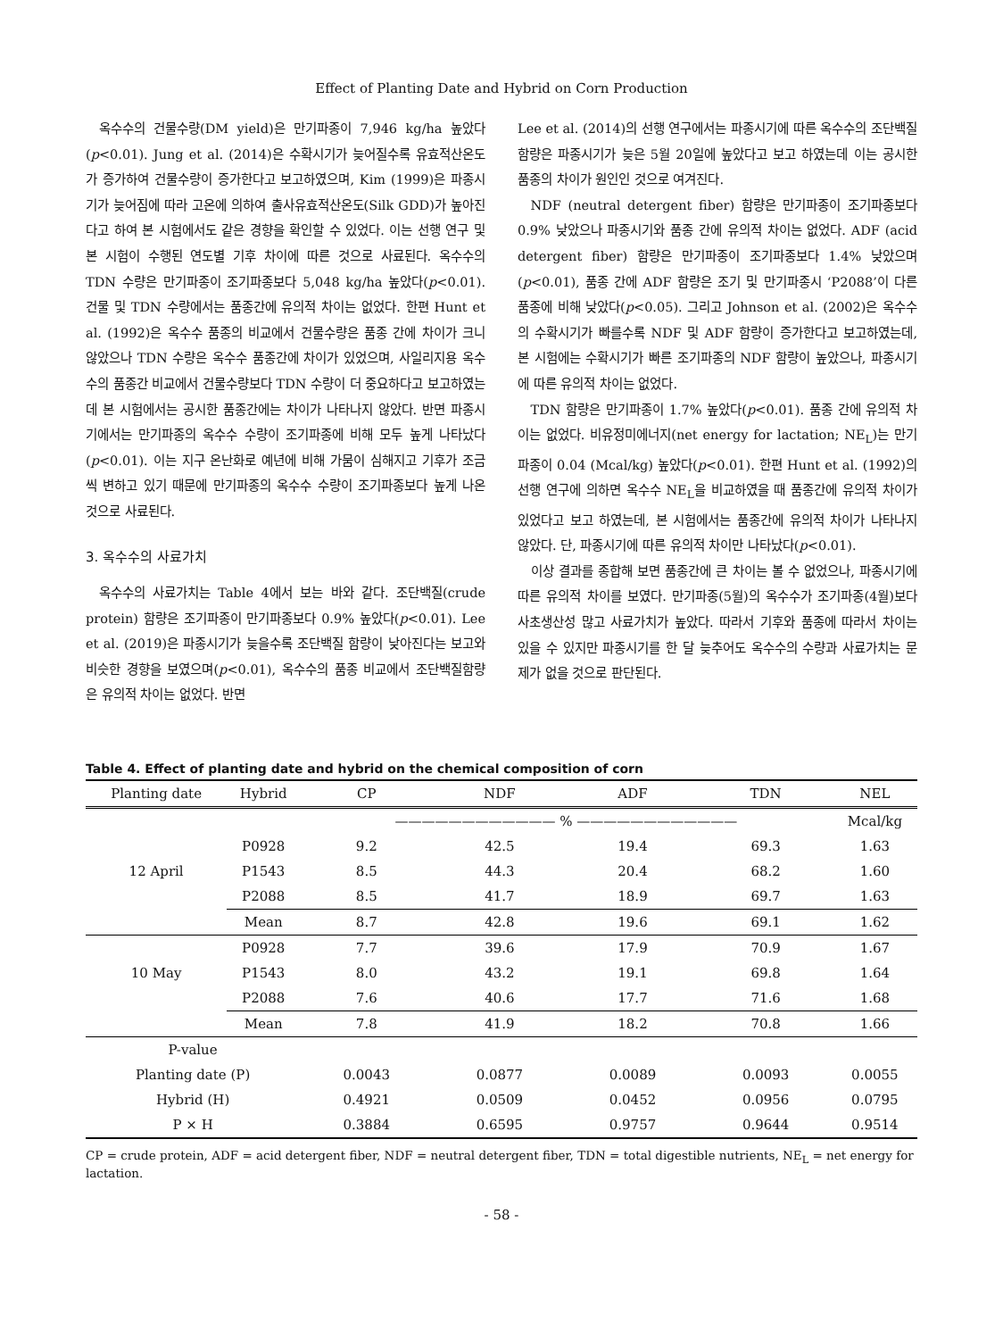Effect of Planting Date and Hybrid on Corn Production
옥수수의 건물수량(DM yield)은 만기파종이 7,946 kg/ha 높았다(p<0.01). Jung et al. (2014)은 수확시기가 늦어질수록 유효적산온도가 증가하여 건물수량이 증가한다고 보고하였으며, Kim (1999)은 파종시기가 늦어짐에 따라 고온에 의하여 출사유효적산온도(Silk GDD)가 높아진다고 하여 본 시험에서도 같은 경향을 확인할 수 있었다. 이는 선행 연구 및 본 시험이 수행된 연도별 기후 차이에 따른 것으로 사료된다. 옥수수의 TDN 수량은 만기파종이 조기파종보다 5,048 kg/ha 높았다(p<0.01). 건물 및 TDN 수량에서는 품종간에 유의적 차이는 없었다. 한편 Hunt et al. (1992)은 옥수수 품종의 비교에서 건물수량은 품종 간에 차이가 크니 않았으나 TDN 수량은 옥수수 품종간에 차이가 있었으며, 사일리지용 옥수수의 품종간 비교에서 건물수량보다 TDN 수량이 더 중요하다고 보고하였는데 본 시험에서는 공시한 품종간에는 차이가 나타나지 않았다. 반면 파종시기에서는 만기파종의 옥수수 수량이 조기파종에 비해 모두 높게 나타났다(p<0.01). 이는 지구 온난화로 예년에 비해 가뭄이 심해지고 기후가 조금씩 변하고 있기 때문에 만기파종의 옥수수 수량이 조기파종보다 높게 나온 것으로 사료된다.
3. 옥수수의 사료가치
옥수수의 사료가치는 Table 4에서 보는 바와 같다. 조단백질(crude protein) 함량은 조기파종이 만기파종보다 0.9% 높았다(p<0.01). Lee et al. (2019)은 파종시기가 늦을수록 조단백질 함량이 낮아진다는 보고와 비슷한 경향을 보였으며(p<0.01), 옥수수의 품종 비교에서 조단백질함량은 유의적 차이는 없었다. 반면
Lee et al. (2014)의 선행 연구에서는 파종시기에 따른 옥수수의 조단백질 함량은 파종시기가 늦은 5월 20일에 높았다고 보고 하였는데 이는 공시한 품종의 차이가 원인인 것으로 여겨진다.
NDF (neutral detergent fiber) 함량은 만기파종이 조기파종보다 0.9% 낮았으나 파종시기와 품종 간에 유의적 차이는 없었다. ADF (acid detergent fiber) 함량은 만기파종이 조기파종보다 1.4% 낮았으며(p<0.01), 품종 간에 ADF 함량은 조기 및 만기파종시 ‘P2088’이 다른 품종에 비해 낮았다(p<0.05). 그리고 Johnson et al. (2002)은 옥수수의 수확시기가 빠를수록 NDF 및 ADF 함량이 증가한다고 보고하였는데, 본 시험에는 수확시기가 빠른 조기파종의 NDF 함량이 높았으나, 파종시기에 따른 유의적 차이는 없었다.
TDN 함량은 만기파종이 1.7% 높았다(p<0.01). 품종 간에 유의적 차이는 없었다. 비유정미에너지(net energy for lactation; NE<sub>L</sub>)는 만기파종이 0.04 (Mcal/kg) 높았다(p<0.01). 한편 Hunt et al. (1992)의 선행 연구에 의하면 옥수수 NE<sub>L</sub>을 비교하였을 때 품종간에 유의적 차이가 있었다고 보고 하였는데, 본 시험에서는 품종간에 유의적 차이가 나타나지 않았다. 단, 파종시기에 따른 유의적 차이만 나타났다(p<0.01).
이상 결과를 종합해 보면 품종간에 큰 차이는 볼 수 없었으나, 파종시기에 따른 유의적 차이를 보였다. 만기파종(5월)의 옥수수가 조기파종(4월)보다 사초생산성 많고 사료가치가 높았다. 따라서 기후와 품종에 따라서 차이는 있을 수 있지만 파종시기를 한 달 늦추어도 옥수수의 수량과 사료가치는 문제가 없을 것으로 판단된다.
Table 4. Effect of planting date and hybrid on the chemical composition of corn
| Planting date | Hybrid | CP | NDF | ADF | TDN | NEL |
| --- | --- | --- | --- | --- | --- | --- |
| | | ———————————— % ———————————— | | | | Mcal/kg |
| 12 April | P0928 | 9.2 | 42.5 | 19.4 | 69.3 | 1.63 |
| | P1543 | 8.5 | 44.3 | 20.4 | 68.2 | 1.60 |
| | P2088 | 8.5 | 41.7 | 18.9 | 69.7 | 1.63 |
| | Mean | 8.7 | 42.8 | 19.6 | 69.1 | 1.62 |
| 10 May | P0928 | 7.7 | 39.6 | 17.9 | 70.9 | 1.67 |
| | P1543 | 8.0 | 43.2 | 19.1 | 69.8 | 1.64 |
| | P2088 | 7.6 | 40.6 | 17.7 | 71.6 | 1.68 |
| | Mean | 7.8 | 41.9 | 18.2 | 70.8 | 1.66 |
| P-value | | | | | | |
| Planting date (P) | | 0.0043 | 0.0877 | 0.0089 | 0.0093 | 0.0055 |
| Hybrid (H) | | 0.4921 | 0.0509 | 0.0452 | 0.0956 | 0.0795 |
| P × H | | 0.3884 | 0.6595 | 0.9757 | 0.9644 | 0.9514 |
CP = crude protein, ADF = acid detergent fiber, NDF = neutral detergent fiber, TDN = total digestible nutrients, NE<sub>L</sub> = net energy for lactation.
- 58 -